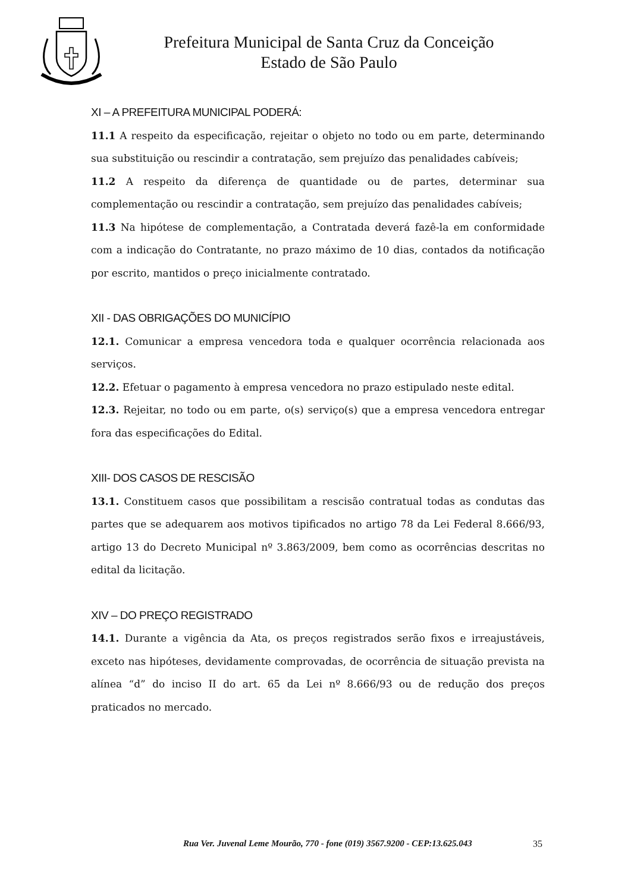Prefeitura Municipal de Santa Cruz da Conceição
Estado de São Paulo
XI – A PREFEITURA MUNICIPAL PODERÁ:
11.1 A respeito da especificação, rejeitar o objeto no todo ou em parte, determinando sua substituição ou rescindir a contratação, sem prejuízo das penalidades cabíveis;
11.2 A respeito da diferença de quantidade ou de partes, determinar sua complementação ou rescindir a contratação, sem prejuízo das penalidades cabíveis;
11.3 Na hipótese de complementação, a Contratada deverá fazê-la em conformidade com a indicação do Contratante, no prazo máximo de 10 dias, contados da notificação por escrito, mantidos o preço inicialmente contratado.
XII - DAS OBRIGAÇÕES DO MUNICÍPIO
12.1. Comunicar a empresa vencedora toda e qualquer ocorrência relacionada aos serviços.
12.2. Efetuar o pagamento à empresa vencedora no prazo estipulado neste edital.
12.3. Rejeitar, no todo ou em parte, o(s) serviço(s) que a empresa vencedora entregar fora das especificações do Edital.
XIII- DOS CASOS DE RESCISÃO
13.1. Constituem casos que possibilitam a rescisão contratual todas as condutas das partes que se adequarem aos motivos tipificados no artigo 78 da Lei Federal 8.666/93, artigo 13 do Decreto Municipal nº 3.863/2009, bem como as ocorrências descritas no edital da licitação.
XIV – DO PREÇO REGISTRADO
14.1. Durante a vigência da Ata, os preços registrados serão fixos e irreajustáveis, exceto nas hipóteses, devidamente comprovadas, de ocorrência de situação prevista na alínea “d” do inciso II do art. 65 da Lei nº 8.666/93 ou de redução dos preços praticados no mercado.
Rua Ver. Juvenal Leme Mourão, 770 - fone (019) 3567.9200 - CEP:13.625.043 35